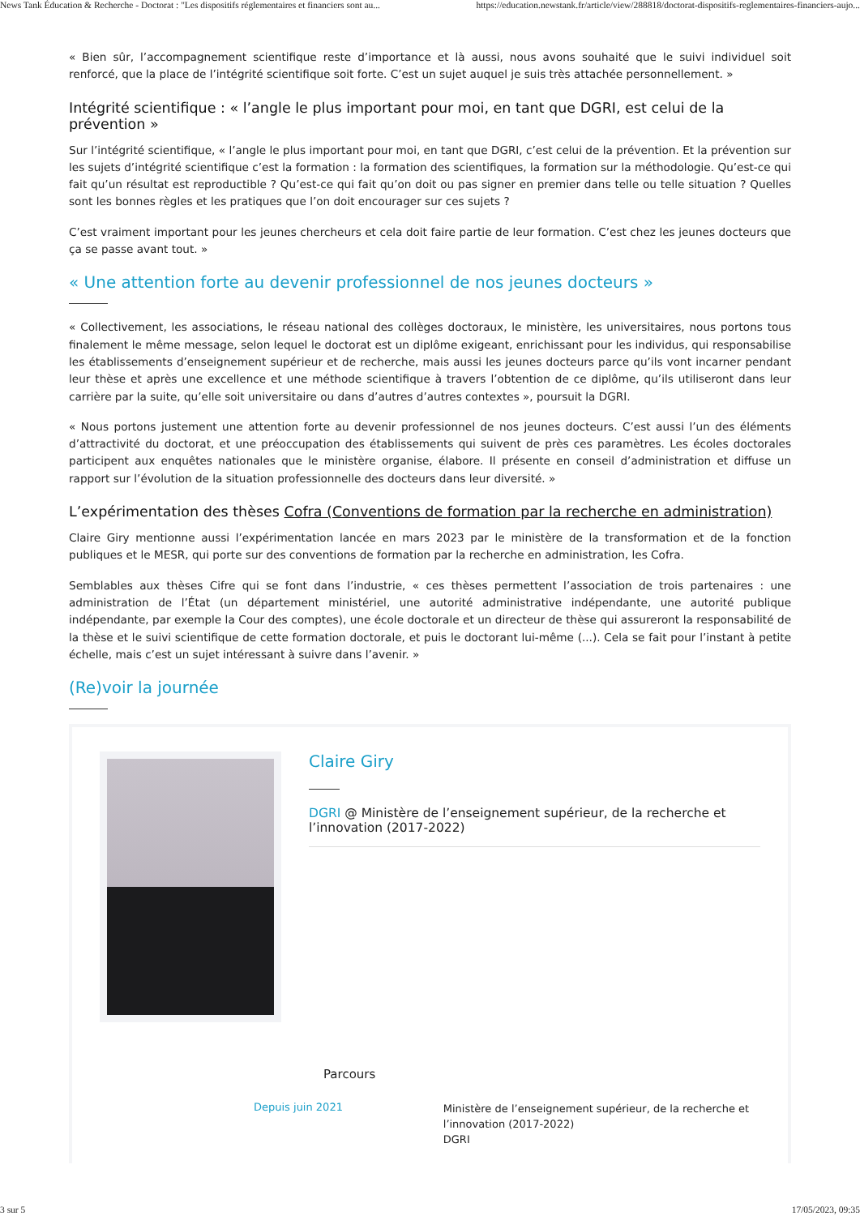News Tank Éducation & Recherche - Doctorat : "Les dispositifs réglementaires et financiers sont au... https://education.newstank.fr/article/view/288818/doctorat-dispositifs-reglementaires-financiers-aujo...
« Bien sûr, l’accompagnement scientifique reste d’importance et là aussi, nous avons souhaité que le suivi individuel soit renforcé, que la place de l’intégrité scientifique soit forte. C’est un sujet auquel je suis très attachée personnellement. »
Intégrité scientifique : « l’angle le plus important pour moi, en tant que DGRI, est celui de la prévention »
Sur l’intégrité scientifique, « l’angle le plus important pour moi, en tant que DGRI, c’est celui de la prévention. Et la prévention sur les sujets d’intégrité scientifique c’est la formation : la formation des scientifiques, la formation sur la méthodologie. Qu’est-ce qui fait qu’un résultat est reproductible ? Qu’est-ce qui fait qu’on doit ou pas signer en premier dans telle ou telle situation ? Quelles sont les bonnes règles et les pratiques que l’on doit encourager sur ces sujets ?
C’est vraiment important pour les jeunes chercheurs et cela doit faire partie de leur formation. C’est chez les jeunes docteurs que ça se passe avant tout. »
« Une attention forte au devenir professionnel de nos jeunes docteurs »
« Collectivement, les associations, le réseau national des collèges doctoraux, le ministère, les universitaires, nous portons tous finalement le même message, selon lequel le doctorat est un diplôme exigeant, enrichissant pour les individus, qui responsabilise les établissements d’enseignement supérieur et de recherche, mais aussi les jeunes docteurs parce qu’ils vont incarner pendant leur thèse et après une excellence et une méthode scientifique à travers l’obtention de ce diplôme, qu’ils utiliseront dans leur carrière par la suite, qu’elle soit universitaire ou dans d’autres d’autres contextes », poursuit la DGRI.
« Nous portons justement une attention forte au devenir professionnel de nos jeunes docteurs. C’est aussi l’un des éléments d’attractivité du doctorat, et une préoccupation des établissements qui suivent de près ces paramètres. Les écoles doctorales participent aux enquêtes nationales que le ministère organise, élabore. Il présente en conseil d’administration et diffuse un rapport sur l’évolution de la situation professionnelle des docteurs dans leur diversité. »
L’expérimentation des thèses Cofra (Conventions de formation par la recherche en administration)
Claire Giry mentionne aussi l’expérimentation lancée en mars 2023 par le ministère de la transformation et de la fonction publiques et le MESR, qui porte sur des conventions de formation par la recherche en administration, les Cofra.
Semblables aux thèses Cifre qui se font dans l’industrie, « ces thèses permettent l’association de trois partenaires : une administration de l’État (un département ministériel, une autorité administrative indépendante, une autorité publique indépendante, par exemple la Cour des comptes), une école doctorale et un directeur de thèse qui assureront la responsabilité de la thèse et le suivi scientifique de cette formation doctorale, et puis le doctorant lui-même (...). Cela se fait pour l’instant à petite échelle, mais c’est un sujet intéressant à suivre dans l’avenir. »
(Re)voir la journée
Claire Giry
DGRI @ Ministère de l’enseignement supérieur, de la recherche et l’innovation (2017-2022)
Parcours
Depuis juin 2021
Ministère de l’enseignement supérieur, de la recherche et l’innovation (2017-2022)
DGRI
3 sur 5 17/05/2023, 09:35